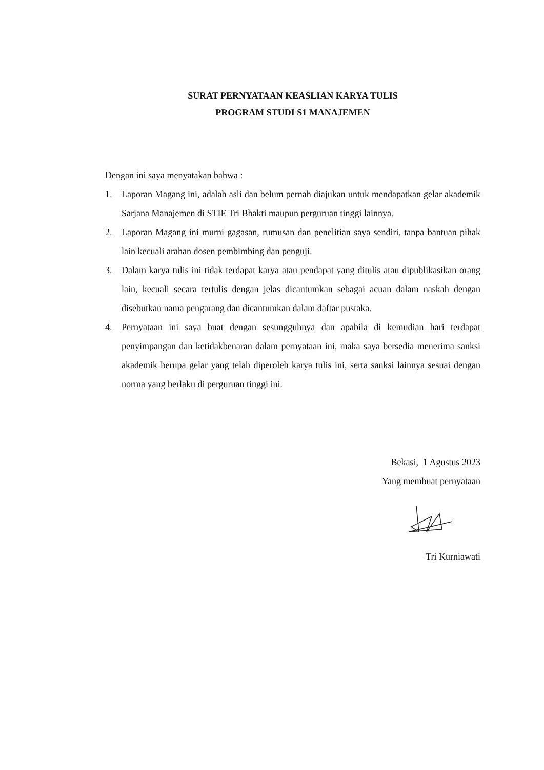SURAT PERNYATAAN KEASLIAN KARYA TULIS
PROGRAM STUDI S1 MANAJEMEN
Dengan ini saya menyatakan bahwa :
1. Laporan Magang ini, adalah asli dan belum pernah diajukan untuk mendapatkan gelar akademik Sarjana Manajemen di STIE Tri Bhakti maupun perguruan tinggi lainnya.
2. Laporan Magang ini murni gagasan, rumusan dan penelitian saya sendiri, tanpa bantuan pihak lain kecuali arahan dosen pembimbing dan penguji.
3. Dalam karya tulis ini tidak terdapat karya atau pendapat yang ditulis atau dipublikasikan orang lain, kecuali secara tertulis dengan jelas dicantumkan sebagai acuan dalam naskah dengan disebutkan nama pengarang dan dicantumkan dalam daftar pustaka.
4. Pernyataan ini saya buat dengan sesungguhnya dan apabila di kemudian hari terdapat penyimpangan dan ketidakbenaran dalam pernyataan ini, maka saya bersedia menerima sanksi akademik berupa gelar yang telah diperoleh karya tulis ini, serta sanksi lainnya sesuai dengan norma yang berlaku di perguruan tinggi ini.
Bekasi, 1 Agustus 2023
Yang membuat pernyataan
Tri Kurniawati